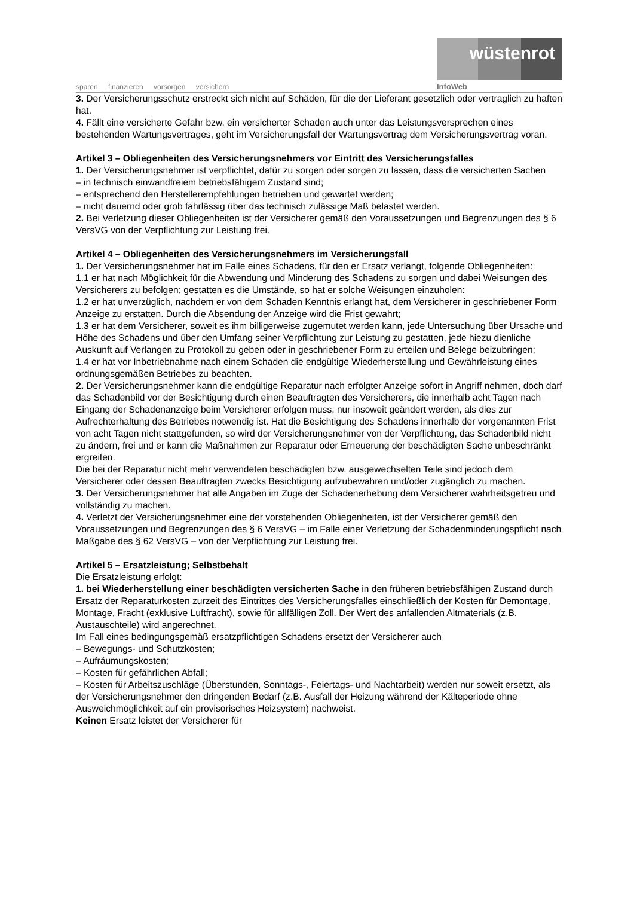sparen finanzieren vorsorgen versichern
wüstenrot
InfoWeb
3. Der Versicherungsschutz erstreckt sich nicht auf Schäden, für die der Lieferant gesetzlich oder vertraglich zu haften hat.
4. Fällt eine versicherte Gefahr bzw. ein versicherter Schaden auch unter das Leistungsversprechen eines bestehenden Wartungsvertrages, geht im Versicherungsfall der Wartungsvertrag dem Versicherungsvertrag voran.
Artikel 3 – Obliegenheiten des Versicherungsnehmers vor Eintritt des Versicherungsfalles
1. Der Versicherungsnehmer ist verpflichtet, dafür zu sorgen oder sorgen zu lassen, dass die versicherten Sachen
– in technisch einwandfreiem betriebsfähigem Zustand sind;
– entsprechend den Herstellerempfehlungen betrieben und gewartet werden;
– nicht dauernd oder grob fahrlässig über das technisch zulässige Maß belastet werden.
2. Bei Verletzung dieser Obliegenheiten ist der Versicherer gemäß den Voraussetzungen und Begrenzungen des § 6 VersVG von der Verpflichtung zur Leistung frei.
Artikel 4 – Obliegenheiten des Versicherungsnehmers im Versicherungsfall
1. Der Versicherungsnehmer hat im Falle eines Schadens, für den er Ersatz verlangt, folgende Obliegenheiten:
1.1 er hat nach Möglichkeit für die Abwendung und Minderung des Schadens zu sorgen und dabei Weisungen des Versicherers zu befolgen; gestatten es die Umstände, so hat er solche Weisungen einzuholen:
1.2 er hat unverzüglich, nachdem er von dem Schaden Kenntnis erlangt hat, dem Versicherer in geschriebener Form Anzeige zu erstatten. Durch die Absendung der Anzeige wird die Frist gewahrt;
1.3 er hat dem Versicherer, soweit es ihm billigerweise zugemutet werden kann, jede Untersuchung über Ursache und Höhe des Schadens und über den Umfang seiner Verpflichtung zur Leistung zu gestatten, jede hiezu dienliche Auskunft auf Verlangen zu Protokoll zu geben oder in geschriebener Form zu erteilen und Belege beizubringen;
1.4 er hat vor Inbetriebnahme nach einem Schaden die endgültige Wiederherstellung und Gewährleistung eines ordnungsgemäßen Betriebes zu beachten.
2. Der Versicherungsnehmer kann die endgültige Reparatur nach erfolgter Anzeige sofort in Angriff nehmen, doch darf das Schadenbild vor der Besichtigung durch einen Beauftragten des Versicherers, die innerhalb acht Tagen nach Eingang der Schadenanzeige beim Versicherer erfolgen muss, nur insoweit geändert werden, als dies zur Aufrechterhaltung des Betriebes notwendig ist. Hat die Besichtigung des Schadens innerhalb der vorgenannten Frist von acht Tagen nicht stattgefunden, so wird der Versicherungsnehmer von der Verpflichtung, das Schadenbild nicht zu ändern, frei und er kann die Maßnahmen zur Reparatur oder Erneuerung der beschädigten Sache unbeschränkt ergreifen.
Die bei der Reparatur nicht mehr verwendeten beschädigten bzw. ausgewechselten Teile sind jedoch dem Versicherer oder dessen Beauftragten zwecks Besichtigung aufzubewahren und/oder zugänglich zu machen.
3. Der Versicherungsnehmer hat alle Angaben im Zuge der Schadenerhebung dem Versicherer wahrheitsgetreu und vollständig zu machen.
4. Verletzt der Versicherungsnehmer eine der vorstehenden Obliegenheiten, ist der Versicherer gemäß den Voraussetzungen und Begrenzungen des § 6 VersVG – im Falle einer Verletzung der Schadenminderungspflicht nach Maßgabe des § 62 VersVG – von der Verpflichtung zur Leistung frei.
Artikel 5 – Ersatzleistung; Selbstbehalt
Die Ersatzleistung erfolgt:
1. bei Wiederherstellung einer beschädigten versicherten Sache in den früheren betriebsfähigen Zustand durch Ersatz der Reparaturkosten zurzeit des Eintrittes des Versicherungsfalles einschließlich der Kosten für Demontage, Montage, Fracht (exklusive Luftfracht), sowie für allfälligen Zoll. Der Wert des anfallenden Altmaterials (z.B. Austauschteile) wird angerechnet.
Im Fall eines bedingungsgemäß ersatzpflichtigen Schadens ersetzt der Versicherer auch
– Bewegungs- und Schutzkosten;
– Aufräumungskosten;
– Kosten für gefährlichen Abfall;
– Kosten für Arbeitszuschläge (Überstunden, Sonntags-, Feiertags- und Nachtarbeit) werden nur soweit ersetzt, als der Versicherungsnehmer den dringenden Bedarf (z.B. Ausfall der Heizung während der Kälteperiode ohne Ausweichmöglichkeit auf ein provisorisches Heizsystem) nachweist.
Keinen Ersatz leistet der Versicherer für